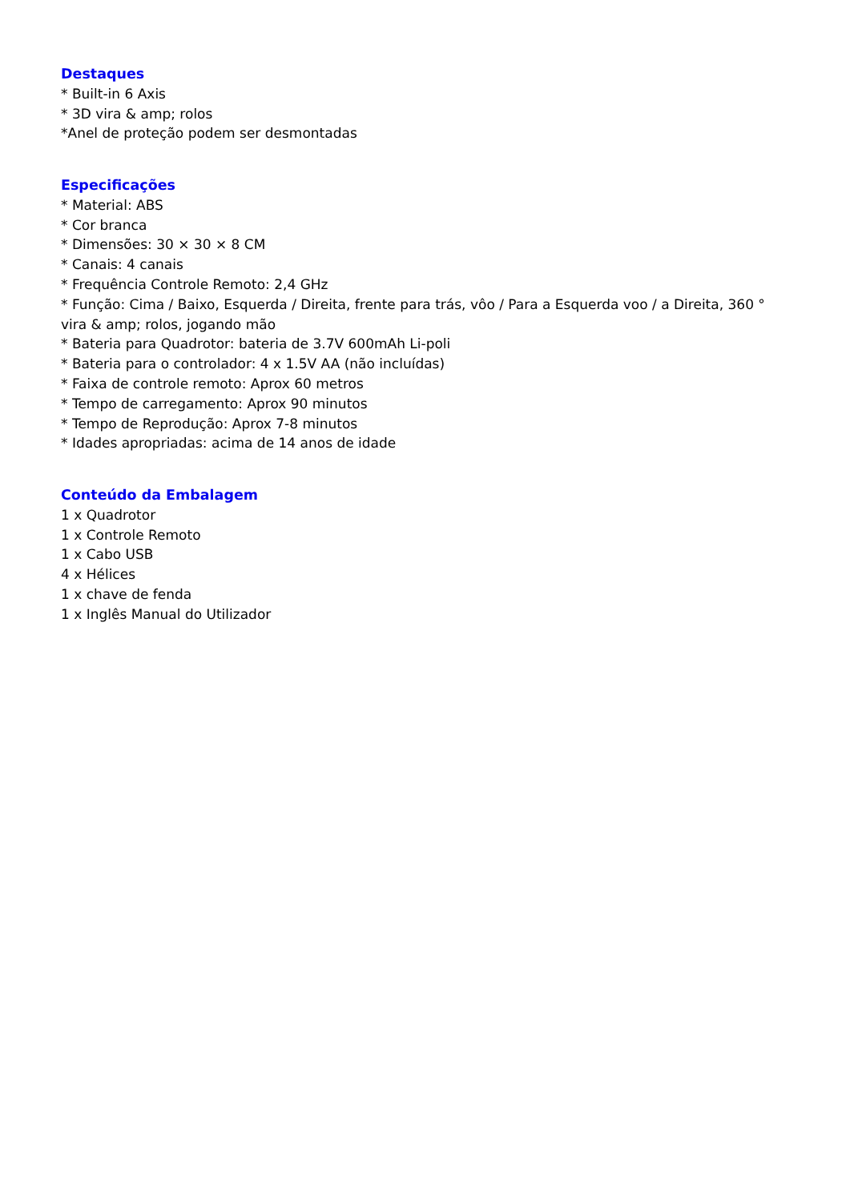Destaques
* Built-in 6 Axis
* 3D vira & amp; rolos
*Anel de proteção podem ser desmontadas
Especificações
* Material: ABS
* Cor branca
* Dimensões: 30 × 30 × 8 CM
* Canais: 4 canais
* Frequência Controle Remoto: 2,4 GHz
* Função: Cima / Baixo, Esquerda / Direita, frente para trás, vôo / Para a Esquerda voo / a Direita, 360 ° vira & amp; rolos, jogando mão
* Bateria para Quadrotor: bateria de 3.7V 600mAh Li-poli
* Bateria para o controlador: 4 x 1.5V AA (não incluídas)
* Faixa de controle remoto: Aprox 60 metros
* Tempo de carregamento: Aprox 90 minutos
* Tempo de Reprodução: Aprox 7-8 minutos
* Idades apropriadas: acima de 14 anos de idade
Conteúdo da Embalagem
1 x Quadrotor
1 x Controle Remoto
1 x Cabo USB
4 x Hélices
1 x chave de fenda
1 x Inglês Manual do Utilizador